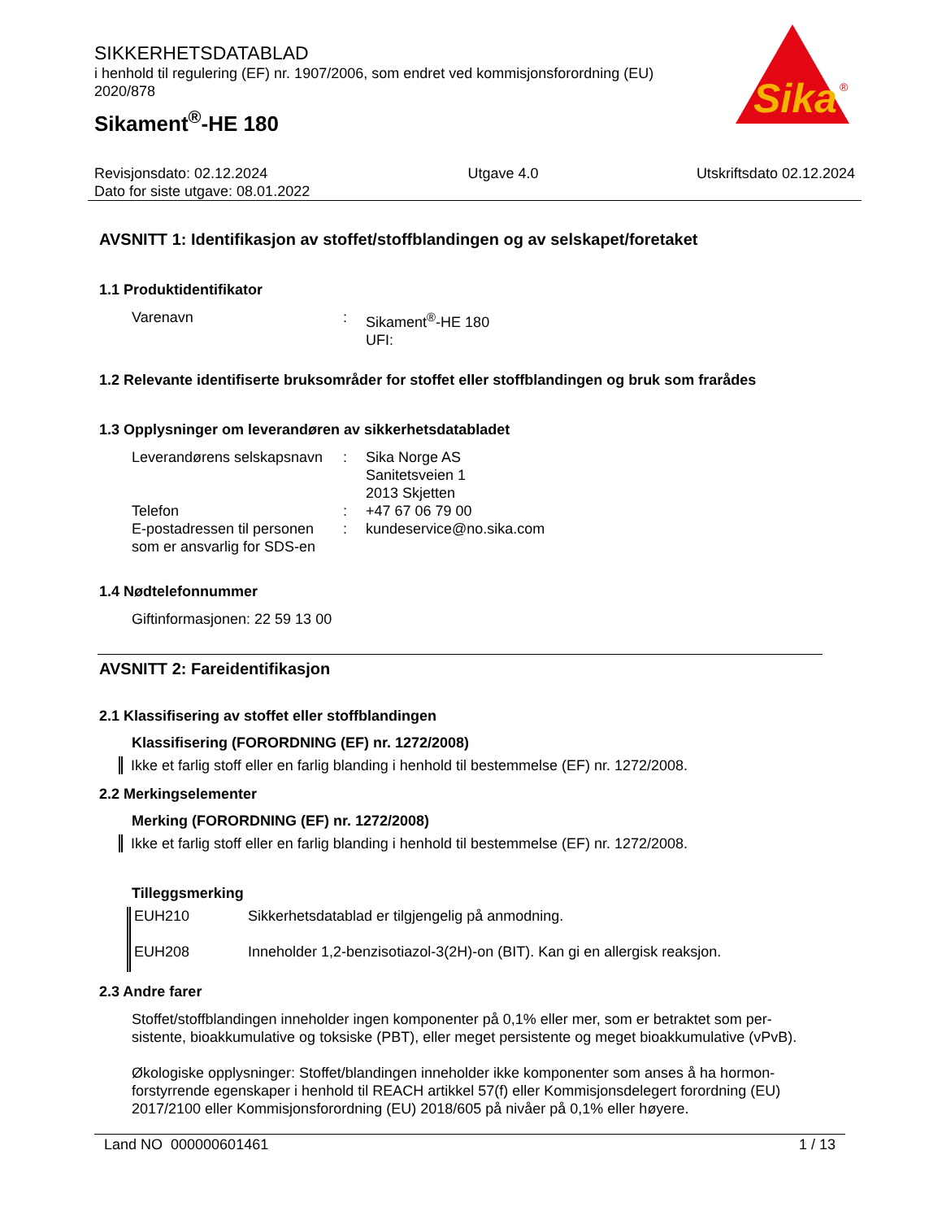SIKKERHETSDATABLAD
i henhold til regulering (EF) nr. 1907/2006, som endret ved kommisjonsforordning (EU) 2020/878
Sikament<sup>®</sup>-HE 180
Sika
®
Revisjonsdato: 02.12.2024
Dato for siste utgave: 08.01.2022
Utgave 4.0 Utskriftsdato 02.12.2024
AVSNITT 1: Identifikasjon av stoffet/stoffblandingen og av selskapet/foretaket
1.1 Produktidentifikator
Varenavn : Sikament<sup>®</sup>-HE 180
UFI:
1.2 Relevante identifiserte bruksområder for stoffet eller stoffblandingen og bruk som frarådes
1.3 Opplysninger om leverandøren av sikkerhetsdatabladet
Leverandørens selskapsnavn
: Sika Norge AS
Sanitetsveien 1
2013 Skjetten
Telefon : +47 67 06 79 00
E-postadressen til personen som er ansvarlig for SDS-en
: kundeservice@no.sika.com
1.4 Nødtelefonnummer
Giftinformasjonen: 22 59 13 00
AVSNITT 2: Fareidentifikasjon
2.1 Klassifisering av stoffet eller stoffblandingen
Klassifisering (FORORDNING (EF) nr. 1272/2008)
Ikke et farlig stoff eller en farlig blanding i henhold til bestemmelse (EF) nr. 1272/2008.
2.2 Merkingselementer
Merking (FORORDNING (EF) nr. 1272/2008)
Ikke et farlig stoff eller en farlig blanding i henhold til bestemmelse (EF) nr. 1272/2008.
Tilleggsmerking
EUH210 Sikkerhetsdatablad er tilgjengelig på anmodning.
EUH208 Inneholder 1,2-benzisotiazol-3(2H)-on (BIT). Kan gi en allergisk reaksjon.
2.3 Andre farer
Stoffet/stoffblandingen inneholder ingen komponenter på 0,1% eller mer, som er betraktet som per-sistente, bioakkumulative og toksiske (PBT), eller meget persistente og meget bioakkumulative (vPvB).
Økologiske opplysninger: Stoffet/blandingen inneholder ikke komponenter som anses å ha hormon-forstyrrende egenskaper i henhold til REACH artikkel 57(f) eller Kommisjonsdelegert forordning (EU) 2017/2100 eller Kommisjonsforordning (EU) 2018/605 på nivåer på 0,1% eller høyere.
Land NO 000000601461 1 / 13